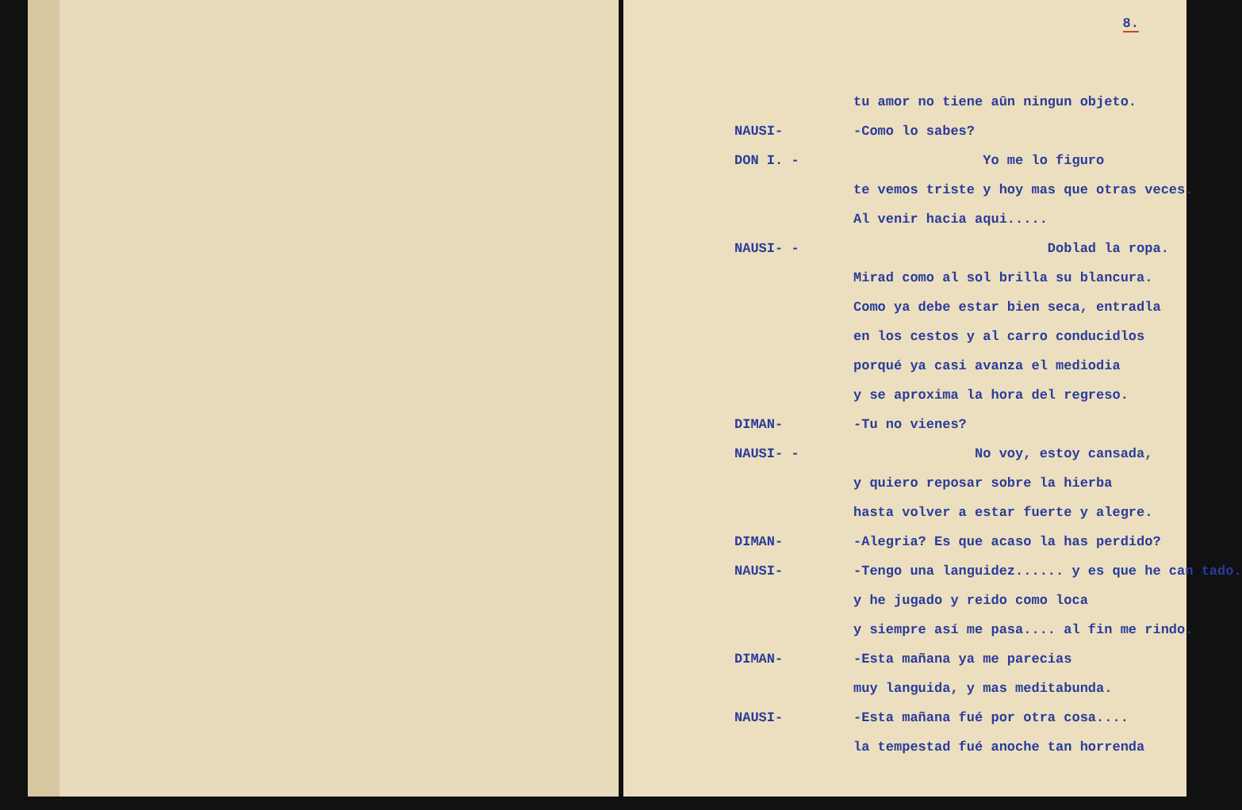8.
tu amor no tiene aûn ningun objeto.
NAUSI- -Como lo sabes?
DON I. - Yo me lo figuro
te vemos triste y hoy mas que otras veces.
Al venir hacia aqui.....
NAUSI- - Doblad la ropa.
Mirad como al sol brilla su blancura.
Como ya debe estar bien seca, entradla
en los cestos y al carro conducidlos
porqué ya casi avanza el mediodia
y se aproxima la hora del regreso.
DIMAN- -Tu no vienes?
NAUSI- - No voy, estoy cansada,
y quiero reposar sobre la hierba
hasta volver a estar fuerte y alegre.
DIMAN- -Alegria? Es que acaso la has perdido?
NAUSI- -Tengo una languidez...... y es que he can tado.
y he jugado y reido como loca
y siempre así me pasa.... al fin me rindo.
DIMAN- -Esta mañana ya me parecias
muy languida, y mas meditabunda.
NAUSI- -Esta mañana fué por otra cosa....
la tempestad fué anoche tan horrenda